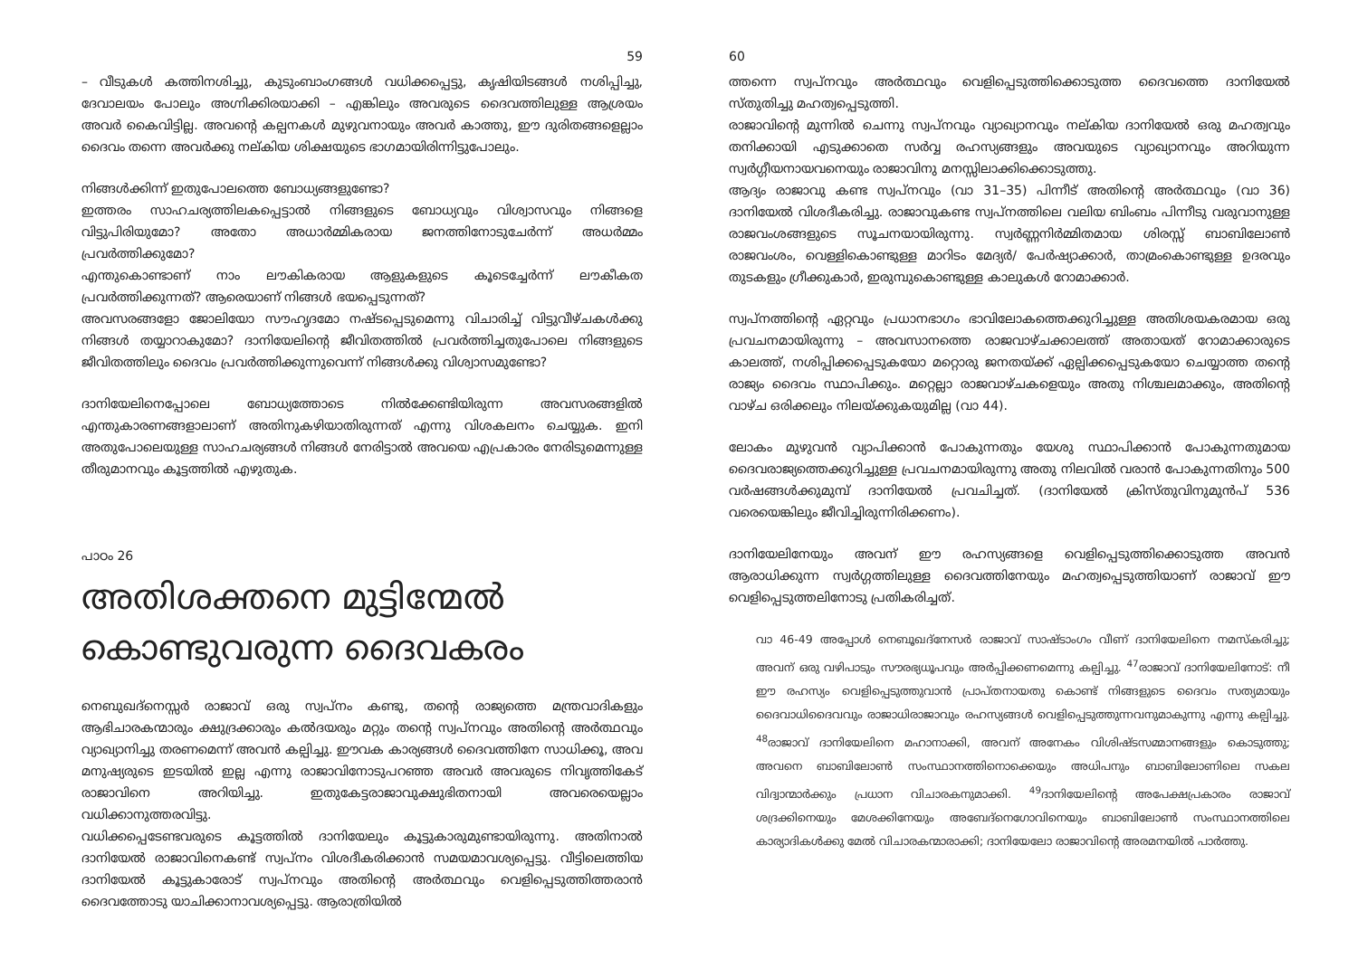59
– വീടുകൾ കത്തിനശിച്ചു, കുടുംബാംഗങ്ങൾ വധിക്കപ്പെട്ടു, കൃഷിയിടങ്ങൾ നശിപ്പിച്ചു, ദേവാലയം പോലും അഗ്നിക്കിരയാക്കി – എങ്കിലും അവരുടെ ദൈവത്തിലുള്ള ആശ്രയം അവർ കൈവിട്ടില്ല. അവന്റെ കല്പനകൾ മുഴുവനായും അവർ കാത്തു, ഈ ദുരിതങ്ങളെല്ലാം ദൈവം തന്നെ അവർക്കു നല്കിയ ശിക്ഷയുടെ ഭാഗമായിരിന്നിട്ടുപോലും.
നിങ്ങൾക്കിന്ന് ഇതുപോലത്തെ ബോധ്യങ്ങളുണ്ടോ?
ഇത്തരം സാഹചര്യത്തിലകപ്പെട്ടാൽ നിങ്ങളുടെ ബോധ്യവും വിശ്വാസവും നിങ്ങളെ വിട്ടുപിരിയുമോ? അതോ അധാർമ്മികരായ ജനത്തിനോടുചേർന്ന് അധർമ്മം പ്രവർത്തിക്കുമോ?
എന്തുകൊണ്ടാണ് നാം ലൗകികരായ ആളുകളുടെ കൂടെച്ചേർന്ന് ലൗകീകത പ്രവർത്തിക്കുന്നത്? ആരെയാണ് നിങ്ങൾ ഭയപ്പെടുന്നത്?
അവസരങ്ങളോ ജോലിയോ സൗഹൃദമോ നഷ്ടപ്പെടുമെന്നു വിചാരിച്ച് വിട്ടുവീഴ്ചകൾക്കു നിങ്ങൾ തയ്യാറാകുമോ? ദാനിയേലിന്റെ ജീവിതത്തിൽ പ്രവർത്തിച്ചതുപോലെ നിങ്ങളുടെ ജീവിതത്തിലും ദൈവം പ്രവർത്തിക്കുന്നുവെന്ന് നിങ്ങൾക്കു വിശ്വാസമുണ്ടോ?
ദാനിയേലിനെപ്പോലെ ബോധ്യത്തോടെ നിൽക്കേണ്ടിയിരുന്ന അവസരങ്ങളിൽ എന്തുകാരണങ്ങളാലാണ് അതിനുകഴിയാതിരുന്നത് എന്നു വിശകലനം ചെയ്യുക. ഇനി അതുപോലെയുള്ള സാഹചര്യങ്ങൾ നിങ്ങൾ നേരിട്ടാൽ അവയെ എപ്രകാരം നേരിടുമെന്നുള്ള തീരുമാനവും കൂട്ടത്തിൽ എഴുതുക.
പാഠം 26
അതിശക്തനെ മുട്ടിന്മേൽ കൊണ്ടുവരുന്ന ദൈവകരം
നെബുഖദ്നെസ്സർ രാജാവ് ഒരു സ്വപ്നം കണ്ടു, തന്റെ രാജ്യത്തെ മന്ത്രവാദികളും ആഭിചാരകന്മാരും ക്ഷുദ്രക്കാരും കൽദയരും മറ്റും തന്റെ സ്വപ്നവും അതിന്റെ അർത്ഥവും വ്യാഖ്യാനിച്ചു തരണമെന്ന് അവൻ കല്പിച്ചു. ഈവക കാര്യങ്ങൾ ദൈവത്തിനേ സാധിക്കൂ, അവ മനുഷ്യരുടെ ഇടയിൽ ഇല്ല എന്നു രാജാവിനോടുപറഞ്ഞ അവർ അവരുടെ നിവൃത്തികേട് രാജാവിനെ അറിയിച്ചു. ഇതുകേട്ടരാജാവുക്ഷുഭിതനായി അവരെയെല്ലാം വധിക്കാനുത്തരവിട്ടു.
വധിക്കപ്പെടേണ്ടവരുടെ കൂട്ടത്തിൽ ദാനിയേലും കൂട്ടുകാരുമുണ്ടായിരുന്നു. അതിനാൽ ദാനിയേൽ രാജാവിനെകണ്ട് സ്വപ്നം വിശദീകരിക്കാൻ സമയമാവശ്യപ്പെട്ടു. വീട്ടിലെത്തിയ ദാനിയേൽ കൂട്ടുകാരോട് സ്വപ്നവും അതിന്റെ അർത്ഥവും വെളിപ്പെടുത്തിത്തരാൻ ദൈവത്തോടു യാചിക്കാനാവശ്യപ്പെട്ടു. ആരാത്രിയിൽ
60
ത്തന്നെ സ്വപ്നവും അർത്ഥവും വെളിപ്പെടുത്തിക്കൊടുത്ത ദൈവത്തെ ദാനിയേൽ സ്തുതിച്ചു മഹത്വപ്പെടുത്തി.
രാജാവിന്റെ മുന്നിൽ ചെന്നു സ്വപ്നവും വ്യാഖ്യാനവും നല്കിയ ദാനിയേൽ ഒരു മഹത്വവും തനിക്കായി എടുക്കാതെ സർവ്വ രഹസ്യങ്ങളും അവയുടെ വ്യാഖ്യാനവും അറിയുന്ന സ്വർഗ്ഗീയനായവനെയും രാജാവിനു മനസ്സിലാക്കിക്കൊടുത്തു.
ആദ്യം രാജാവു കണ്ട സ്വപ്നവും (വാ 31–35) പിന്നീട് അതിന്റെ അർത്ഥവും (വാ 36) ദാനിയേൽ വിശദീകരിച്ചു. രാജാവുകണ്ട സ്വപ്നത്തിലെ വലിയ ബിംബം പിന്നീടു വരുവാനുള്ള രാജവംശങ്ങളുടെ സൂചനയായിരുന്നു. സ്വർണ്ണനിർമ്മിതമായ ശിരസ്സ് ബാബിലോൺ രാജവംശം, വെള്ളികൊണ്ടുള്ള മാറിടം മേദ്യർ/ പേർഷ്യാക്കാർ, താമ്രംകൊണ്ടുള്ള ഉദരവും തുടകളും ഗ്രീക്കുകാർ, ഇരുമ്പുകൊണ്ടുള്ള കാലുകൾ റോമാക്കാർ.
സ്വപ്നത്തിന്റെ ഏറ്റവും പ്രധാനഭാഗം ഭാവിലോകത്തെക്കുറിച്ചുള്ള അതിശയകരമായ ഒരു പ്രവചനമായിരുന്നു – അവസാനത്തെ രാജവാഴ്ചക്കാലത്ത് അതായത് റോമാക്കാരുടെ കാലത്ത്, നശിപ്പിക്കപ്പെടുകയോ മറ്റൊരു ജനതയ്ക്ക് ഏല്പിക്കപ്പെടുകയോ ചെയ്യാത്ത തന്റെ രാജ്യം ദൈവം സ്ഥാപിക്കും. മറ്റെല്ലാ രാജവാഴ്ചകളെയും അതു നിശ്ചലമാക്കും, അതിന്റെ വാഴ്ച ഒരിക്കലും നിലയ്ക്കുകയുമില്ല (വാ 44).
ലോകം മുഴുവൻ വ്യാപിക്കാൻ പോകുന്നതും യേശു സ്ഥാപിക്കാൻ പോകുന്നതുമായ ദൈവരാജ്യത്തെക്കുറിച്ചുള്ള പ്രവചനമായിരുന്നു അതു നിലവിൽ വരാൻ പോകുന്നതിനും 500 വർഷങ്ങൾക്കുമുമ്പ് ദാനിയേൽ പ്രവചിച്ചത്. (ദാനിയേൽ ക്രിസ്തുവിനുമുൻപ് 536 വരെയെങ്കിലും ജീവിച്ചിരുന്നിരിക്കണം).
ദാനിയേലിനേയും അവന് ഈ രഹസ്യങ്ങളെ വെളിപ്പെടുത്തിക്കൊടുത്ത അവൻ ആരാധിക്കുന്ന സ്വർഗ്ഗത്തിലുള്ള ദൈവത്തിനേയും മഹത്വപ്പെടുത്തിയാണ് രാജാവ് ഈ വെളിപ്പെടുത്തലിനോടു പ്രതികരിച്ചത്.
വാ 46-49 അപ്പോൾ നെബൂഖദ്നേസർ രാജാവ് സാഷ്ടാംഗം വീണ് ദാനിയേലിനെ നമസ്കരിച്ചു; അവന് ഒരു വഴിപാടും സൗരഭ്യധൂപവും അർപ്പിക്കണമെന്നു കല്പിച്ചു. <sup>47</sup>രാജാവ് ദാനിയേലിനോട്: നീ ഈ രഹസ്യം വെളിപ്പെടുത്തുവാൻ പ്രാപ്തനായതു കൊണ്ട് നിങ്ങളുടെ ദൈവം സത്യമായും ദൈവാധിദൈവവും രാജാധിരാജാവും രഹസ്യങ്ങൾ വെളിപ്പെടുത്തുന്നവനുമാകുന്നു എന്നു കല്പിച്ചു. <sup>48</sup>രാജാവ് ദാനിയേലിനെ മഹാനാക്കി, അവന് അനേകം വിശിഷ്ടസമ്മാനങ്ങളും കൊടുത്തു; അവനെ ബാബിലോൺ സംസ്ഥാനത്തിനൊക്കെയും അധിപനും ബാബിലോണിലെ സകല വിദ്വാന്മാർക്കും പ്രധാന വിചാരകനുമാക്കി. <sup>49</sup>ദാനിയേലിന്റെ അപേക്ഷപ്രകാരം രാജാവ് ശദ്രക്കിനെയും മേശക്കിനേയും അബേദ്നെഗോവിനെയും ബാബിലോൺ സംസ്ഥാനത്തിലെ കാര്യാദികൾക്കു മേൽ വിചാരകന്മാരാക്കി; ദാനിയേലോ രാജാവിന്റെ അരമനയിൽ പാർത്തു.